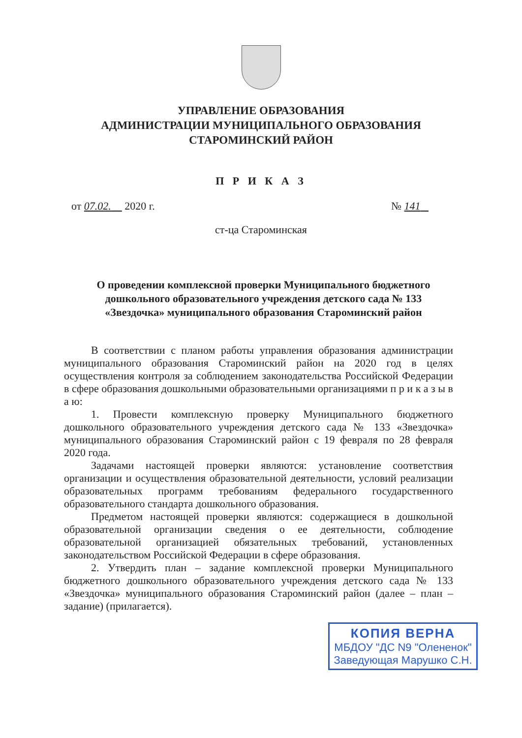УПРАВЛЕНИЕ ОБРАЗОВАНИЯ
АДМИНИСТРАЦИИ МУНИЦИПАЛЬНОГО ОБРАЗОВАНИЯ
СТАРОМИНСКИЙ РАЙОН
П Р И К А З
от 07.02. 2020 г. № 141
ст-ца Староминская
О проведении комплексной проверки Муниципального бюджетного дошкольного образовательного учреждения детского сада № 133 «Звездочка» муниципального образования Староминский район
В соответствии с планом работы управления образования администрации муниципального образования Староминский район на 2020 год в целях осуществления контроля за соблюдением законодательства Российской Федерации в сфере образования дошкольными образовательными организациями п р и к а з ы в а ю:
1. Провести комплексную проверку Муниципального бюджетного дошкольного образовательного учреждения детского сада № 133 «Звездочка» муниципального образования Староминский район с 19 февраля по 28 февраля 2020 года.
Задачами настоящей проверки являются: установление соответствия организации и осуществления образовательной деятельности, условий реализации образовательных программ требованиям федерального государственного образовательного стандарта дошкольного образования.
Предметом настоящей проверки являются: содержащиеся в дошкольной образовательной организации сведения о ее деятельности, соблюдение образовательной организацией обязательных требований, установленных законодательством Российской Федерации в сфере образования.
2. Утвердить план – задание комплексной проверки Муниципального бюджетного дошкольного образовательного учреждения детского сада № 133 «Звездочка» муниципального образования Староминский район (далее – план – задание) (прилагается).
КОПИЯ ВЕРНА
МБДОУ "ДС N9 "Олененок"
Заведующая Марушко С.Н.